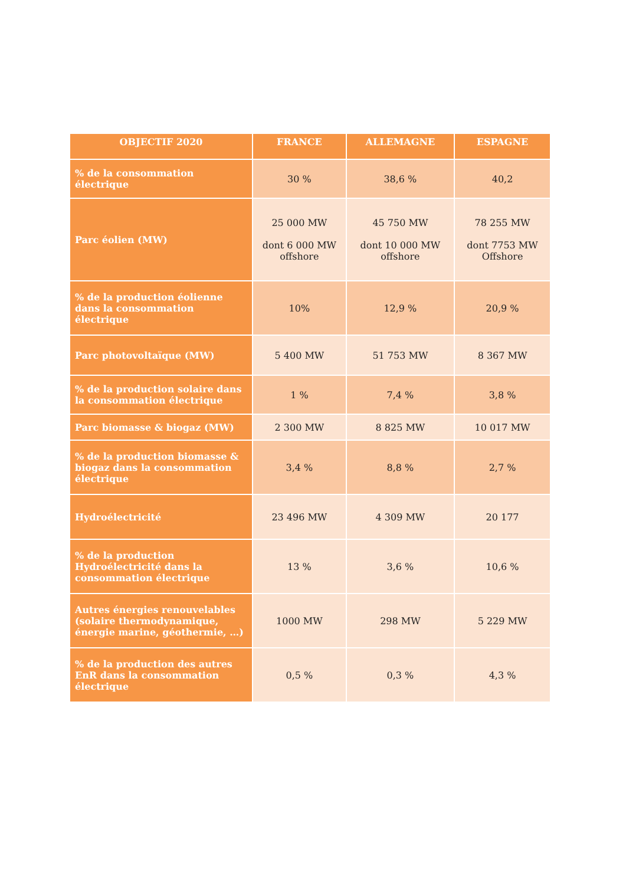| OBJECTIF 2020 | FRANCE | ALLEMAGNE | ESPAGNE |
| --- | --- | --- | --- |
| % de la consommation électrique | 30 % | 38,6 % | 40,2 |
| Parc éolien (MW) | 25 000 MW dont 6 000 MW offshore | 45 750 MW dont 10 000 MW offshore | 78 255 MW dont 7753 MW Offshore |
| % de la production éolienne dans la consommation électrique | 10% | 12,9 % | 20,9 % |
| Parc photovoltaïque (MW) | 5 400 MW | 51 753 MW | 8 367 MW |
| % de la production solaire dans la consommation électrique | 1 % | 7,4 % | 3,8 % |
| Parc biomasse & biogaz (MW) | 2 300 MW | 8 825 MW | 10 017 MW |
| % de la production biomasse & biogaz dans la consommation électrique | 3,4 % | 8,8 % | 2,7 % |
| Hydroélectricité | 23 496 MW | 4 309 MW | 20 177 |
| % de la production Hydroélectricité dans la consommation électrique | 13 % | 3,6 % | 10,6 % |
| Autres énergies renouvelables (solaire thermodynamique, énergie marine, géothermie, …) | 1000 MW | 298 MW | 5 229 MW |
| % de la production des autres EnR dans la consommation électrique | 0,5 % | 0,3 % | 4,3 % |